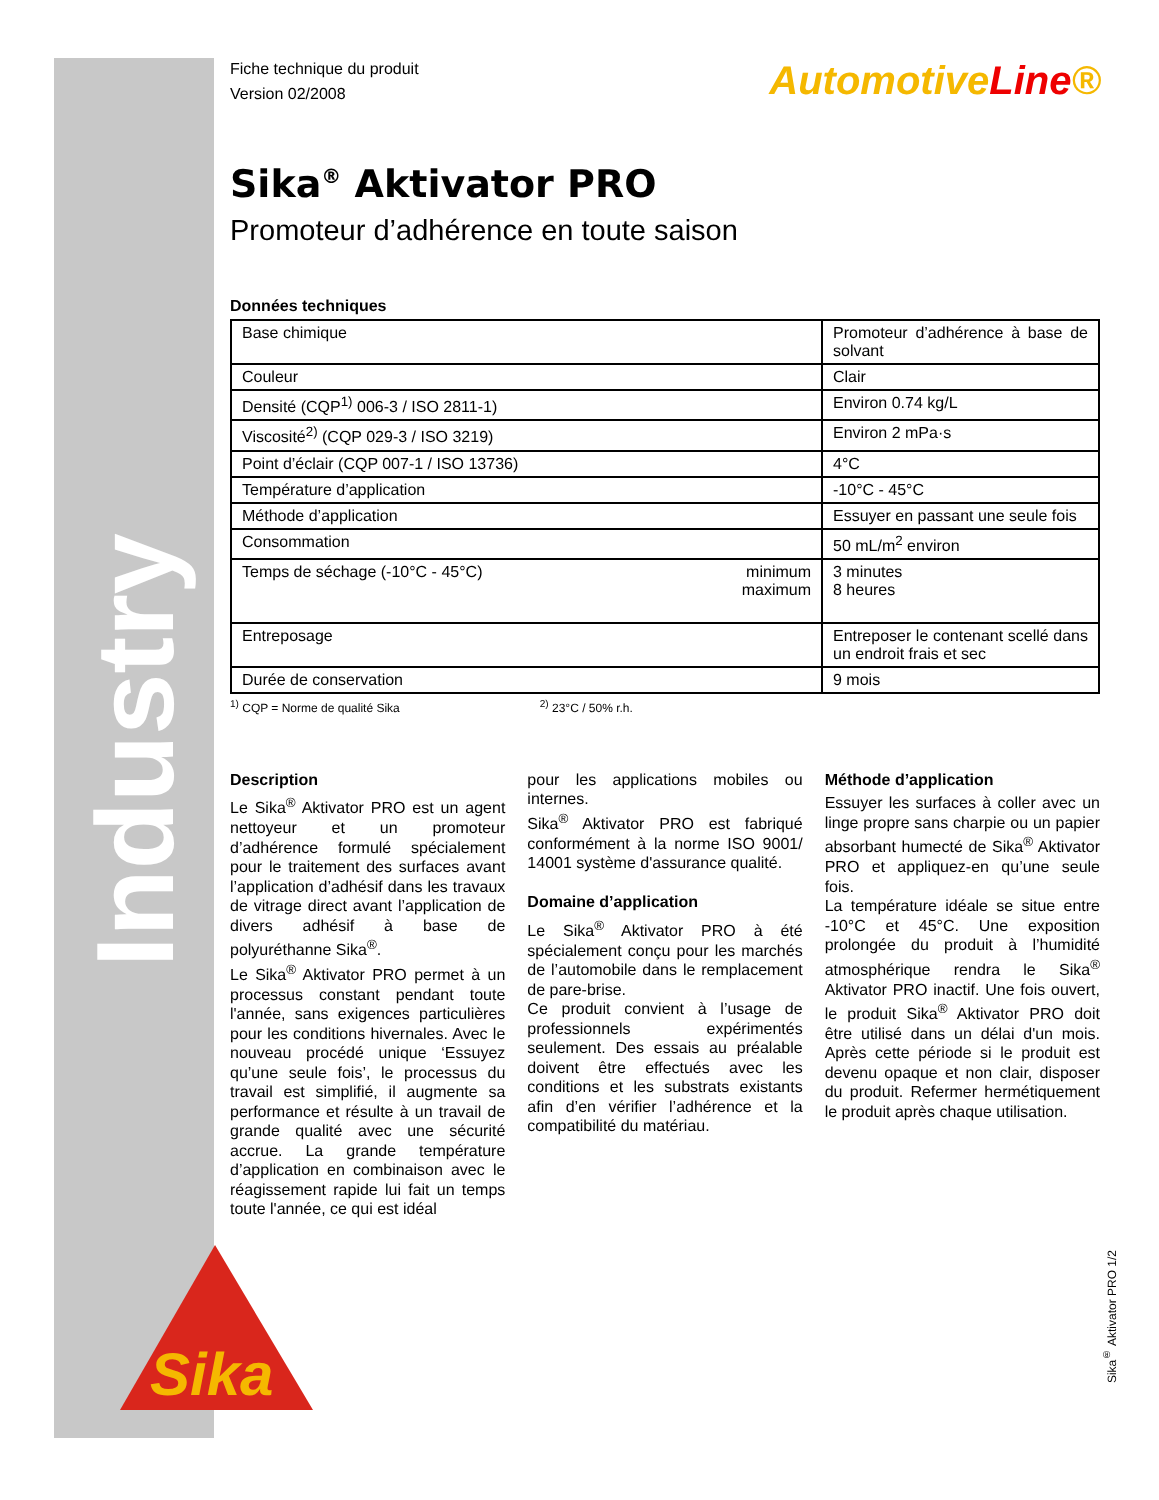Industry
AutomotiveLine®
Fiche technique du produit
Version 02/2008
Sika<sup>®</sup> Aktivator PRO
Promoteur d’adhérence en toute saison
Données techniques
| Base chimique | Promoteur d’adhérence à base de solvant |
| Couleur | Clair |
| Densité (CQP<sup>1)</sup> 006-3 / ISO 2811-1) | Environ 0.74 kg/L |
| Viscosité<sup>2)</sup> (CQP 029-3 / ISO 3219) | Environ 2 mPa·s |
| Point d’éclair (CQP 007-1 / ISO 13736) | 4°C |
| Température d’application | -10°C - 45°C |
| Méthode d’application | Essuyer en passant une seule fois |
| Consommation | 50 mL/m<sup>2</sup> environ |
| Temps de séchage (-10°C - 45°C) minimum maximum | 3 minutes 8 heures |
| Entreposage | Entreposer le contenant scellé dans un endroit frais et sec |
| Durée de conservation | 9 mois |
<sup>1)</sup> CQP = Norme de qualité Sika <sup>2)</sup> 23°C / 50% r.h.
Description
Le Sika<sup>®</sup> Aktivator PRO est un agent nettoyeur et un promoteur d’adhérence formulé spécialement pour le traitement des surfaces avant l’application d’adhésif dans les travaux de vitrage direct avant l’application de divers adhésif à base de polyuréthanne Sika<sup>®</sup>.
Le Sika<sup>®</sup> Aktivator PRO permet à un processus constant pendant toute l'année, sans exigences particulières pour les conditions hivernales. Avec le nouveau procédé unique ‘Essuyez qu’une seule fois’, le processus du travail est simplifié, il augmente sa performance et résulte à un travail de grande qualité avec une sécurité accrue. La grande température d’application en combinaison avec le réagissement rapide lui fait un temps toute l'année, ce qui est idéal
pour les applications mobiles ou internes.
Sika<sup>®</sup> Aktivator PRO est fabriqué conformément à la norme ISO 9001/ 14001 système d'assurance qualité.
Domaine d’application
Le Sika<sup>®</sup> Aktivator PRO à été spécialement conçu pour les marchés de l’automobile dans le remplacement de pare-brise.
Ce produit convient à l’usage de professionnels expérimentés seulement. Des essais au préalable doivent être effectués avec les conditions et les substrats existants afin d’en vérifier l’adhérence et la compatibilité du matériau.
Méthode d’application
Essuyer les surfaces à coller avec un linge propre sans charpie ou un papier absorbant humecté de Sika<sup>®</sup> Aktivator PRO et appliquez-en qu’une seule fois.
La température idéale se situe entre -10°C et 45°C. Une exposition prolongée du produit à l’humidité atmosphérique rendra le Sika<sup>®</sup> Aktivator PRO inactif. Une fois ouvert, le produit Sika<sup>®</sup> Aktivator PRO doit être utilisé dans un délai d'un mois. Après cette période si le produit est devenu opaque et non clair, disposer du produit. Refermer hermétiquement le produit après chaque utilisation.
Sika
Sika<sup>®</sup> Aktivator PRO 1/2